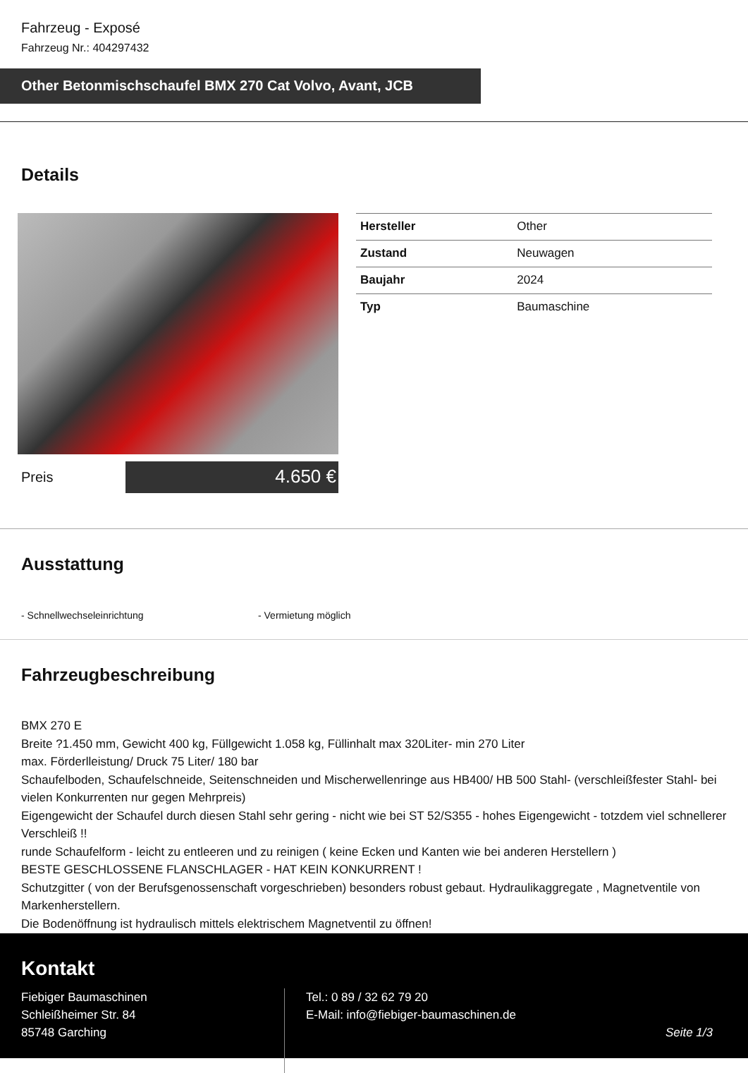Fahrzeug - Exposé
Fahrzeug Nr.: 404297432
Other Betonmischschaufel BMX 270 Cat Volvo, Avant, JCB
Details
Preis
4.650 €
| Hersteller | Other |
| Zustand | Neuwagen |
| Baujahr | 2024 |
| Typ | Baumaschine |
Ausstattung
- Schnellwechseleinrichtung - Vermietung möglich
Fahrzeugbeschreibung
BMX 270 E
Breite ?1.450 mm, Gewicht 400 kg, Füllgewicht 1.058 kg, Füllinhalt max 320Liter- min 270 Liter
max. Förderlleistung/ Druck 75 Liter/ 180 bar
Schaufelboden, Schaufelschneide, Seitenschneiden und Mischerwellenringe aus HB400/ HB 500 Stahl- (verschleißfester Stahl- bei vielen Konkurrenten nur gegen Mehrpreis)
Eigengewicht der Schaufel durch diesen Stahl sehr gering - nicht wie bei ST 52/S355 - hohes Eigengewicht - totzdem viel schnellerer Verschleiß !!
runde Schaufelform - leicht zu entleeren und zu reinigen ( keine Ecken und Kanten wie bei anderen Herstellern )
BESTE GESCHLOSSENE FLANSCHLAGER - HAT KEIN KONKURRENT !
Schutzgitter ( von der Berufsgenossenschaft vorgeschrieben) besonders robust gebaut. Hydraulikaggregate , Magnetventile von Markenherstellern.
Die Bodenöffnung ist hydraulisch mittels elektrischem Magnetventil zu öffnen!
Kontakt
Fiebiger Baumaschinen
Schleißheimer Str. 84
85748 Garching
Tel.: 0 89 / 32 62 79 20
E-Mail: info@fiebiger-baumaschinen.de
Seite 1/3